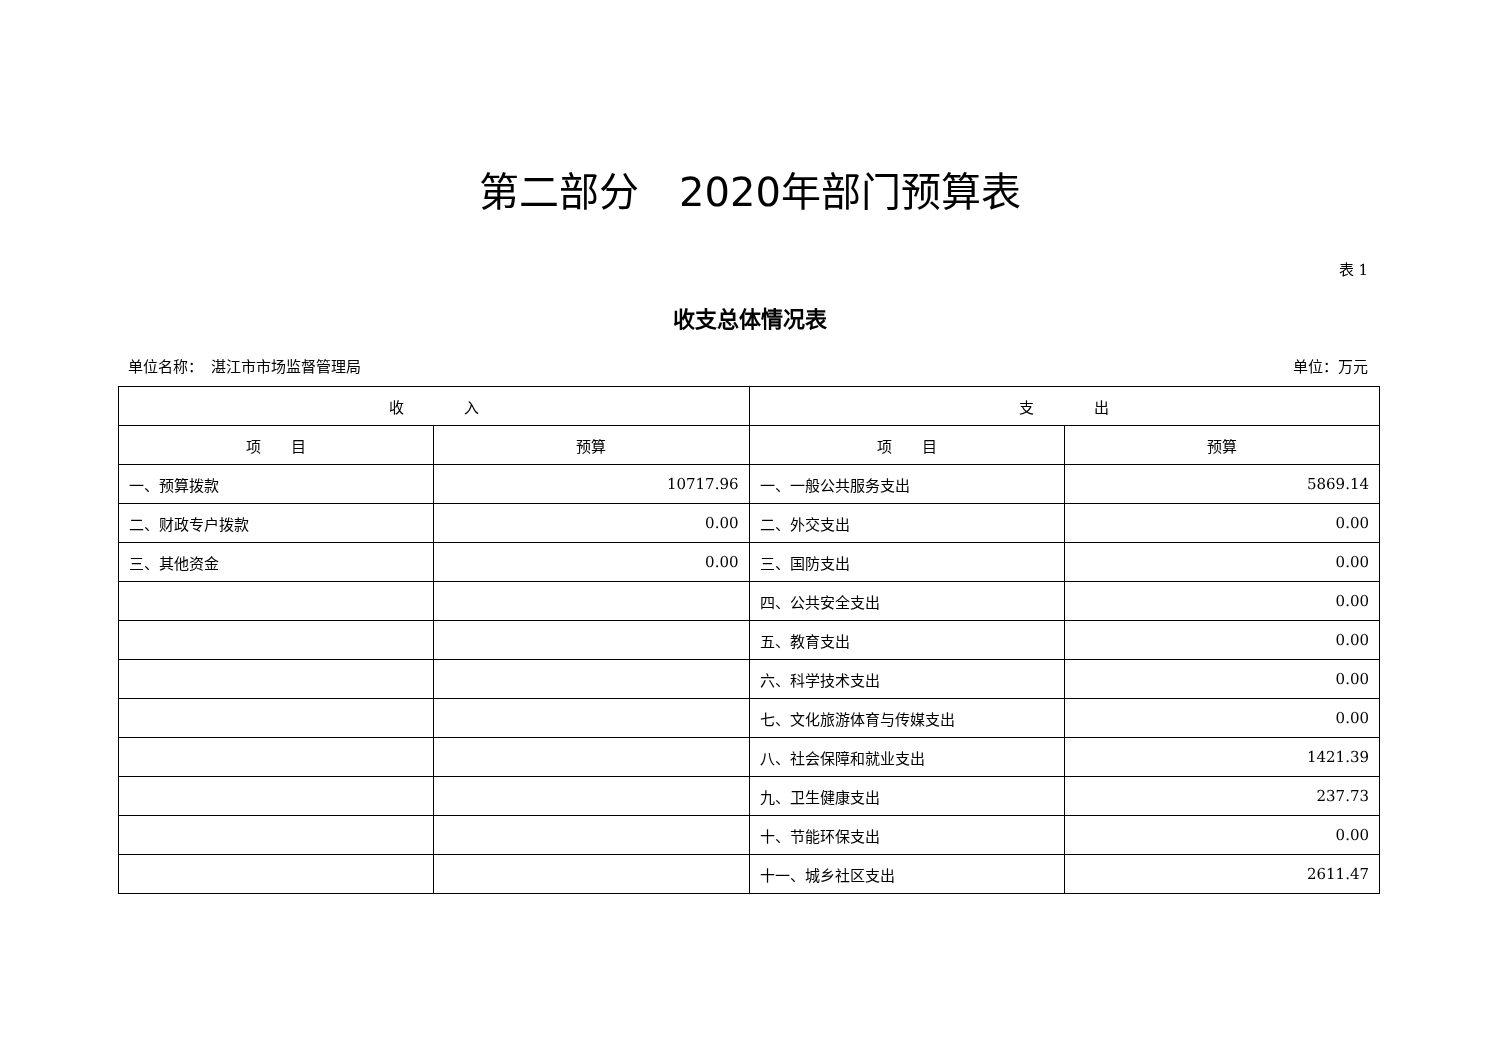第二部分　2020年部门预算表
表 1
收支总体情况表
单位名称：　湛江市市场监督管理局 单位：万元
| 收 入 | | 支 出 | |
| --- | --- | --- | --- |
| 项 目 | 预算 | 项 目 | 预算 |
| 一、预算拨款 | 10717.96 | 一、一般公共服务支出 | 5869.14 |
| 二、财政专户拨款 | 0.00 | 二、外交支出 | 0.00 |
| 三、其他资金 | 0.00 | 三、国防支出 | 0.00 |
| | | 四、公共安全支出 | 0.00 |
| | | 五、教育支出 | 0.00 |
| | | 六、科学技术支出 | 0.00 |
| | | 七、文化旅游体育与传媒支出 | 0.00 |
| | | 八、社会保障和就业支出 | 1421.39 |
| | | 九、卫生健康支出 | 237.73 |
| | | 十、节能环保支出 | 0.00 |
| | | 十一、城乡社区支出 | 2611.47 |